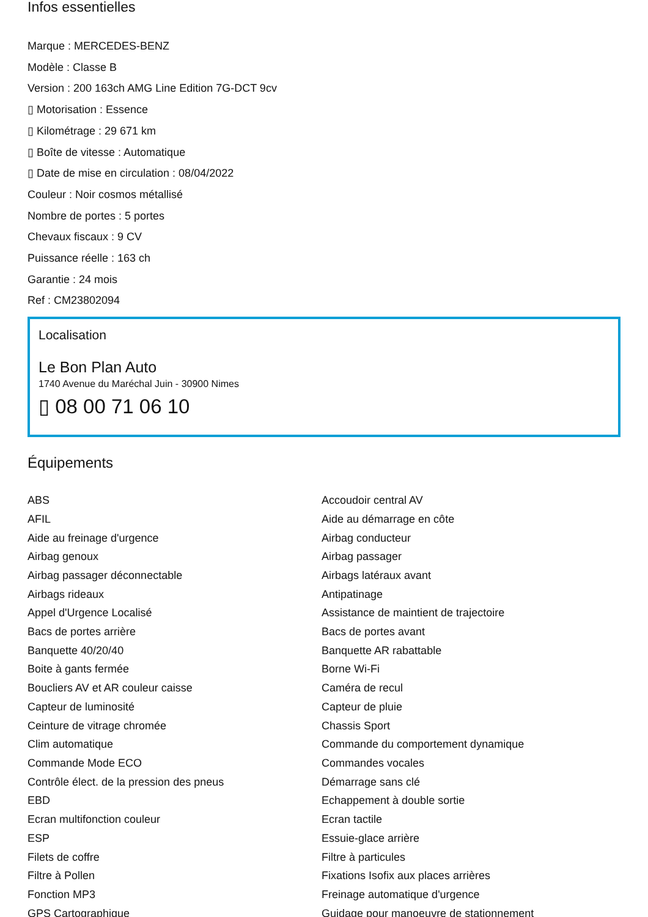Infos essentielles
Marque : MERCEDES-BENZ
Modèle : Classe B
Version : 200 163ch AMG Line Edition 7G-DCT 9cv
▯ Motorisation : Essence
▯ Kilométrage : 29 671 km
▯ Boîte de vitesse : Automatique
▯ Date de mise en circulation : 08/04/2022
Couleur : Noir cosmos métallisé
Nombre de portes : 5 portes
Chevaux fiscaux : 9 CV
Puissance réelle : 163 ch
Garantie : 24 mois
Ref : CM23802094
Localisation
Le Bon Plan Auto
1740 Avenue du Maréchal Juin - 30900 Nimes
▯ 08 00 71 06 10
Équipements
ABS
Accoudoir central AV
AFIL
Aide au démarrage en côte
Aide au freinage d'urgence
Airbag conducteur
Airbag genoux
Airbag passager
Airbag passager déconnectable
Airbags latéraux avant
Airbags rideaux
Antipatinage
Appel d'Urgence Localisé
Assistance de maintient de trajectoire
Bacs de portes arrière
Bacs de portes avant
Banquette 40/20/40
Banquette AR rabattable
Boite à gants fermée
Borne Wi-Fi
Boucliers AV et AR couleur caisse
Caméra de recul
Capteur de luminosité
Capteur de pluie
Ceinture de vitrage chromée
Chassis Sport
Clim automatique
Commande du comportement dynamique
Commande Mode ECO
Commandes vocales
Contrôle élect. de la pression des pneus
Démarrage sans clé
EBD
Echappement à double sortie
Ecran multifonction couleur
Ecran tactile
ESP
Essuie-glace arrière
Filets de coffre
Filtre à particules
Filtre à Pollen
Fixations Isofix aux places arrières
Fonction MP3
Freinage automatique d'urgence
GPS Cartographique
Guidage pour manoeuvre de stationnement